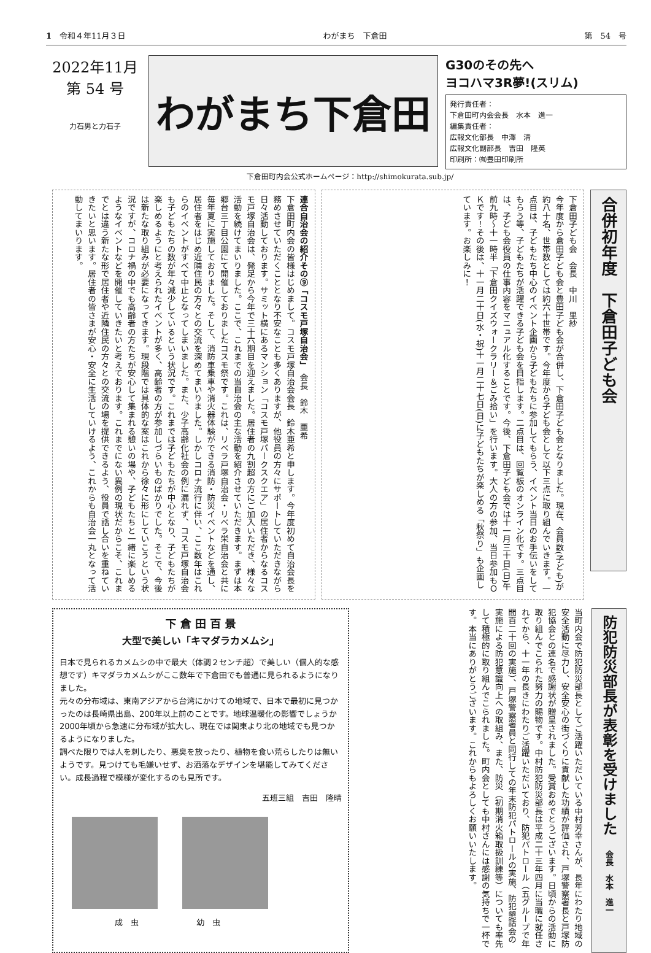1　令和４年11月３日 わがまち　下倉田 第　54　号
2022年11月
第 54 号
力石男と力石子
わがまち下倉田
G30のその先へ
ヨコハマ3R夢!(スリム)
発行責任者：
下倉田町内会会長　水本　進一
編集責任者：
広報文化部長　中澤　清
広報文化副部長　吉田　隆英
印刷所：㈲豊田印刷所
下倉田町内会公式ホームページ：http://shimokurata.sub.jp/
連合自治会の紹介その⑨「コスモ戸塚自治会」　会長　鈴木　亜希
下倉田町内会の皆様はじめまして。コスモ戸塚自治会会長　鈴木亜希と申します。今年度初めて自治会長を務めさせていただくこととなり不安なことも多くありますが、他役員の方々にサポートしていただきながら日々活動しております。サミット横にあるマンション「コスモ戸塚パークスクエア」の居住者からなるコスモ戸塚自治会は、発足から今年で三十六期目を迎えました。居住者の九割超の方にご加入いただき、様々な活動を続けてまいりました。ここで、これまでの当自治会の主な活動を紹介させていただきます。まずは本郷台三丁目公園にて開催しておりましたコスモ祭です。これは、リベラ戸塚自治会・リベラ栄自治会と共に毎年夏に実施しておりました。そして、消防車乗車や消火器体験ができる消防・防災イベントなどを通し、居住者をはじめ近隣住民の方々との交流を深めてまいりました。しかしコロナ流行に伴い、ここ数年はこれらのイベントがすべて中止となってしまいました。また、少子高齢化社会の例に漏れず、コスモ戸塚自治会も子どもたちの数が年々減少しているという状況です。これまでは子どもたちが中心となり、子どもたちが楽しめるようにと考えられたイベントが多く、高齢者の方が参加しづらいものばかりでした。そこで、今後は新たな取り組みが必要になってきます。現段階では具体的な案はこれから徐々に形にしていこうという状況ですが、コロナ禍の中でも高齢者の方たちが安心して集まれる憩いの場や、子どもたちと一緒に楽しめるようなイベントなどを開催していきたいと考えております。これまでにない異例の現状だからこそ、これまでとは違う新たな形で居住者や近隣住民の方々との交流の場を提供できるよう、役員で話し合いを重ねていきたいと思います。居住者の皆さまが安心・安全に生活していけるよう、これからも自治会一丸となって活動してまいります。
下倉田子ども会　会長　中川　里紗
今年度から倉田子ども会と豊田子ども会が合併し、下倉田子ども会となりました。現在、会員数(子ども)が約八十名、世帯数としては約六十世帯です。今年度から子ども会として以下三点に取り組んでいきます。一点目は、子どもたち中心のイベント企画から子どもたちに参加してもらう、イベント当日のお手伝いをしてもらう等、子どもたちが活躍できる子ども会を目指します。二点目は、回覧板のオンライン化です。三点目は、子ども会役員の仕事内容をマニュアル化することです。今後、下倉田子ども会では十一月三十日(日)午前九時〜十一時半「下倉田クイズウォークラリー＆ごみ拾い」を行います。大人の方の参加、当日参加もＯＫです！その後は、十一月二十日(水・祝)十一月二十七日(日)に子どもたちが楽しめる「秋祭り」も企画しています。お楽しみに！
合併初年度　下倉田子ども会
下 倉 田 百 景
大型で美しい「キマダラカメムシ」
日本で見られるカメムシの中で最大（体調２センチ超）で美しい（個人的な感想です）キマダラカメムシがここ数年で下倉田でも普通に見られるようになりました。
元々の分布域は、東南アジアから台湾にかけての地域で、日本で最初に見つかったのは長崎県出島、200年以上前のことです。地球温暖化の影響でしょうか2000年頃から急速に分布域が拡大し、現在では関東より北の地域でも見つかるようになりました。
調べた限りでは人を刺したり、悪臭を放ったり、植物を食い荒らしたりは無いようです。見つけても毛嫌いせず、お洒落なデザインを堪能してみてください。成長過程で模様が変化するのも見所です。
五班三組　吉田　隆晴
成　虫 幼　虫
当町内会で防犯防災部長としてご活躍いただいている中村芳幸さんが、長年にわたり地域の安全活動に尽力し、安全安心の街づくりに貢献した功績が評価され、戸塚警察署長と戸塚防犯協会との連名で感謝状が贈呈されました。受賞おめでとうございます。日頃からの活動に取り組んでこられた努力の賜物です。中村防犯防災部長は平成二十三年四月に当職に就任されてから、十一年の長きにわたりご活躍いただいており、防犯パトロール（五グループで年間百二十回の実施）、戸塚警察署員と同行しての年末防犯パトロールの実施、防犯懇話会の実施による防犯意識向上への取組み、また、防災（初期消火箱取扱訓練等）についても率先して積極的に取り組んでこられました。町内会としても中村さんには感謝の気持ちで一杯です。本当にありがとうございます。これからもよろしくお願いいたします。
防犯防災部長が表彰を受けました　会長　水本　進一